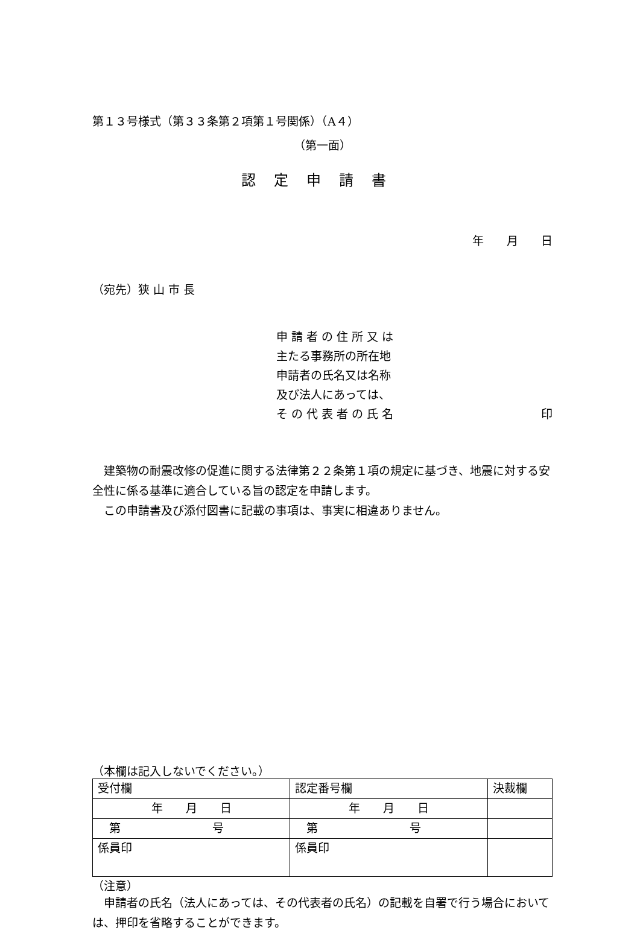第１３号様式（第３３条第２項第１号関係）（A４）
（第一面）
認定申請書
年　　月　　日
（宛先）狭 山 市 長
申 請 者 の 住 所 又 は
主たる事務所の所在地
申請者の氏名又は名称
及び法人にあっては、
そ の 代 表 者 の 氏 名 印
　建築物の耐震改修の促進に関する法律第２２条第１項の規定に基づき、地震に対する安全性に係る基準に適合している旨の認定を申請します。
　この申請書及び添付図書に記載の事項は、事実に相違ありません。
（本欄は記入しないでください。）
| 受付欄 | 認定番号欄 | 決裁欄 |
| 年 月 日 | 年 月 日 | |
| 第 号 | 第 号 | |
| 係員印 | 係員印 | |
（注意）
　申請者の氏名（法人にあっては、その代表者の氏名）の記載を自署で行う場合においては、押印を省略することができます。